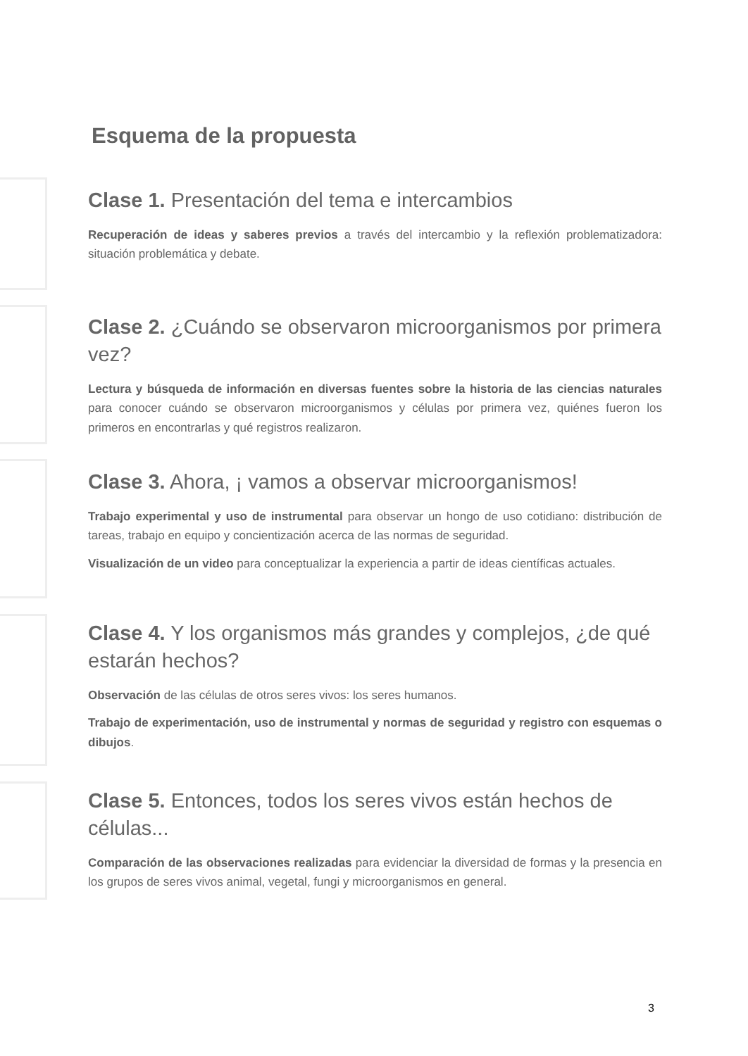Esquema de la propuesta
Clase 1. Presentación del tema e intercambios
Recuperación de ideas y saberes previos a través del intercambio y la reflexión problematizadora: situación problemática y debate.
Clase 2. ¿Cuándo se observaron microorganismos por primera vez?
Lectura y búsqueda de información en diversas fuentes sobre la historia de las ciencias naturales para conocer cuándo se observaron microorganismos y células por primera vez, quiénes fueron los primeros en encontrarlas y qué registros realizaron.
Clase 3. Ahora, ¡ vamos a observar microorganismos!
Trabajo experimental y uso de instrumental para observar un hongo de uso cotidiano: distribución de tareas, trabajo en equipo y concientización acerca de las normas de seguridad.
Visualización de un video para conceptualizar la experiencia a partir de ideas científicas actuales.
Clase 4. Y los organismos más grandes y complejos, ¿de qué estarán hechos?
Observación de las células de otros seres vivos: los seres humanos.
Trabajo de experimentación, uso de instrumental y normas de seguridad y registro con esquemas o dibujos.
Clase 5. Entonces, todos los seres vivos están hechos de células...
Comparación de las observaciones realizadas para evidenciar la diversidad de formas y la presencia en los grupos de seres vivos animal, vegetal, fungi y microorganismos en general.
3